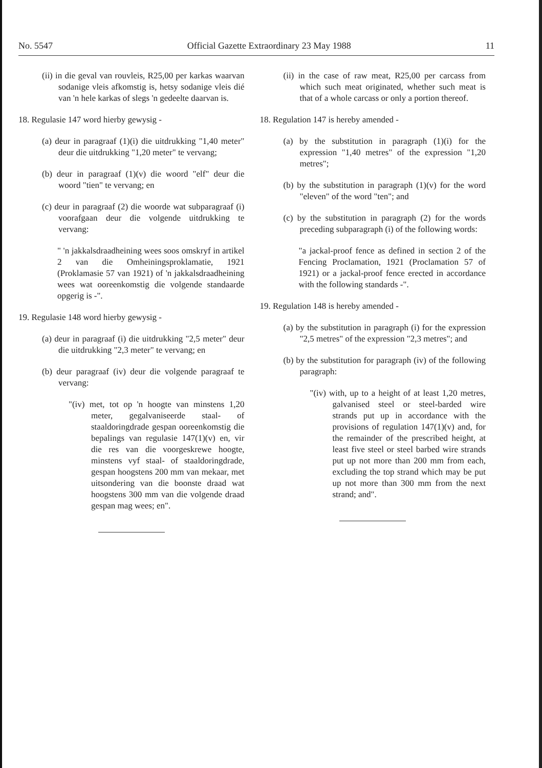No. 5547 Official Gazette Extraordinary 23 May 1988 11
(ii) in die geval van rouvleis, R25,00 per karkas waarvan sodanige vleis afkomstig is, hetsy sodanige vleis dié van 'n hele karkas of slegs 'n gedeelte daarvan is.
18. Regulasie 147 word hierby gewysig -
(a) deur in paragraaf (1)(i) die uitdrukking "1,40 meter" deur die uitdrukking "1,20 meter" te vervang;
(b) deur in paragraaf (1)(v) die woord "elf" deur die woord "tien" te vervang; en
(c) deur in paragraaf (2) die woorde wat subparagraaf (i) voorafgaan deur die volgende uitdrukking te vervang:
" 'n jakkalsdraadheining wees soos omskryf in artikel 2 van die Omheiningsproklamatie, 1921 (Proklamasie 57 van 1921) of 'n jakkalsdraadheining wees wat ooreenkomstig die volgende standaarde opgerig is -".
19. Regulasie 148 word hierby gewysig -
(a) deur in paragraaf (i) die uitdrukking "2,5 meter" deur die uitdrukking "2,3 meter" te vervang; en
(b) deur paragraaf (iv) deur die volgende paragraaf te vervang:
"(iv) met, tot op 'n hoogte van minstens 1,20 meter, gegalvaniseerde staal- of staaldoringdrade gespan ooreenkomstig die bepalings van regulasie 147(1)(v) en, vir die res van die voorgeskrewe hoogte, minstens vyf staal- of staaldoringdrade, gespan hoogstens 200 mm van mekaar, met uitsondering van die boonste draad wat hoogstens 300 mm van die volgende draad gespan mag wees; en".
(ii) in the case of raw meat, R25,00 per carcass from which such meat originated, whether such meat is that of a whole carcass or only a portion thereof.
18. Regulation 147 is hereby amended -
(a) by the substitution in paragraph (1)(i) for the expression "1,40 metres" of the expression "1,20 metres";
(b) by the substitution in paragraph (1)(v) for the word "eleven" of the word "ten"; and
(c) by the substitution in paragraph (2) for the words preceding subparagraph (i) of the following words:
"a jackal-proof fence as defined in section 2 of the Fencing Proclamation, 1921 (Proclamation 57 of 1921) or a jackal-proof fence erected in accordance with the following standards -".
19. Regulation 148 is hereby amended -
(a) by the substitution in paragraph (i) for the expression "2,5 metres" of the expression "2,3 metres"; and
(b) by the substitution for paragraph (iv) of the following paragraph:
"(iv) with, up to a height of at least 1,20 metres, galvanised steel or steel-barded wire strands put up in accordance with the provisions of regulation 147(1)(v) and, for the remainder of the prescribed height, at least five steel or steel barbed wire strands put up not more than 200 mm from each, excluding the top strand which may be put up not more than 300 mm from the next strand; and".